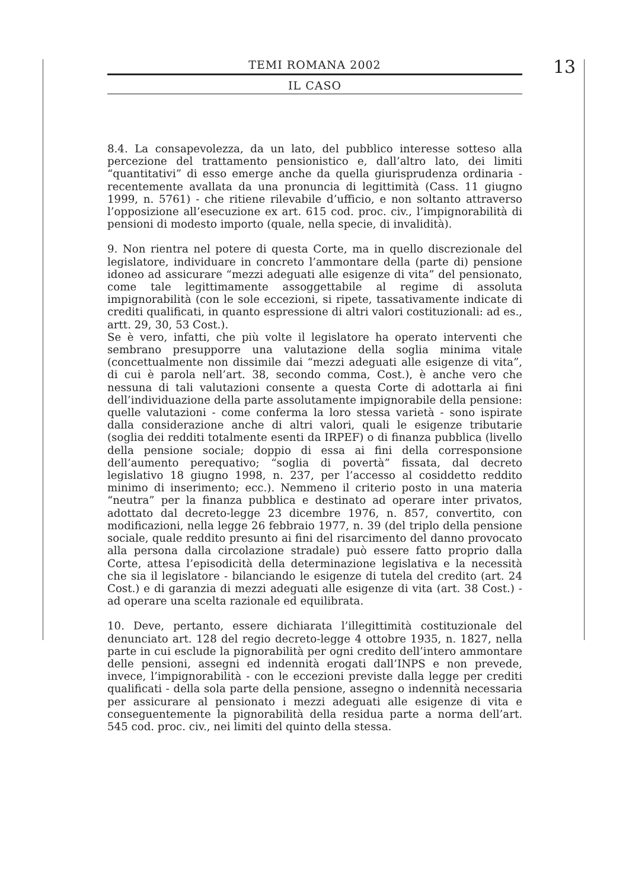TEMI ROMANA 2002
IL CASO
13
8.4. La consapevolezza, da un lato, del pubblico interesse sotteso alla percezione del trattamento pensionistico e, dall’altro lato, dei limiti “quantitativi” di esso emerge anche da quella giurisprudenza ordinaria - recentemente avallata da una pronuncia di legittimità (Cass. 11 giugno 1999, n. 5761) - che ritiene rilevabile d’ufficio, e non soltanto attraverso l’opposizione all’esecuzione ex art. 615 cod. proc. civ., l’impignorabilità di pensioni di modesto importo (quale, nella specie, di invalidità).
9. Non rientra nel potere di questa Corte, ma in quello discrezionale del legislatore, individuare in concreto l’ammontare della (parte di) pensione idoneo ad assicurare “mezzi adeguati alle esigenze di vita” del pensionato, come tale legittimamente assoggettabile al regime di assoluta impignorabilità (con le sole eccezioni, si ripete, tassativamente indicate di crediti qualificati, in quanto espressione di altri valori costituzionali: ad es., artt. 29, 30, 53 Cost.).
Se è vero, infatti, che più volte il legislatore ha operato interventi che sembrano presupporre una valutazione della soglia minima vitale (concettualmente non dissimile dai “mezzi adeguati alle esigenze di vita”, di cui è parola nell’art. 38, secondo comma, Cost.), è anche vero che nessuna di tali valutazioni consente a questa Corte di adottarla ai fini dell’individuazione della parte assolutamente impignorabile della pensione: quelle valutazioni - come conferma la loro stessa varietà - sono ispirate dalla considerazione anche di altri valori, quali le esigenze tributarie (soglia dei redditi totalmente esenti da IRPEF) o di finanza pubblica (livello della pensione sociale; doppio di essa ai fini della corresponsione dell’aumento perequativo; “soglia di povertà” fissata, dal decreto legislativo 18 giugno 1998, n. 237, per l’accesso al cosiddetto reddito minimo di inserimento; ecc.). Nemmeno il criterio posto in una materia “neutra” per la finanza pubblica e destinato ad operare inter privatos, adottato dal decreto-legge 23 dicembre 1976, n. 857, convertito, con modificazioni, nella legge 26 febbraio 1977, n. 39 (del triplo della pensione sociale, quale reddito presunto ai fini del risarcimento del danno provocato alla persona dalla circolazione stradale) può essere fatto proprio dalla Corte, attesa l’episodicità della determinazione legislativa e la necessità che sia il legislatore - bilanciando le esigenze di tutela del credito (art. 24 Cost.) e di garanzia di mezzi adeguati alle esigenze di vita (art. 38 Cost.) - ad operare una scelta razionale ed equilibrata.
10. Deve, pertanto, essere dichiarata l’illegittimità costituzionale del denunciato art. 128 del regio decreto-legge 4 ottobre 1935, n. 1827, nella parte in cui esclude la pignorabilità per ogni credito dell’intero ammontare delle pensioni, assegni ed indennità erogati dall’INPS e non prevede, invece, l’impignorabilità - con le eccezioni previste dalla legge per crediti qualificati - della sola parte della pensione, assegno o indennità necessaria per assicurare al pensionato i mezzi adeguati alle esigenze di vita e conseguentemente la pignorabilità della residua parte a norma dell’art. 545 cod. proc. civ., nei limiti del quinto della stessa.